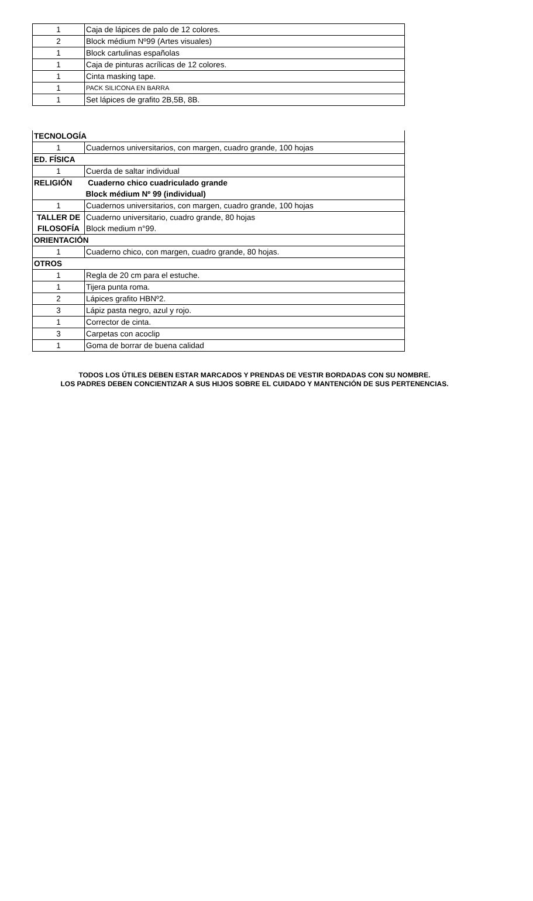| 1 | Caja de lápices de palo de 12 colores. |
| 2 | Block médium Nº99 (Artes visuales) |
| 1 | Block cartulinas españolas |
| 1 | Caja de pinturas acrílicas de 12 colores. |
| 1 | Cinta masking tape. |
| 1 | PACK SILICONA EN BARRA |
| 1 | Set lápices de grafito 2B,5B, 8B. |
| TECNOLOGÍA | |
| 1 | Cuadernos universitarios, con margen, cuadro grande, 100 hojas |
| ED. FÍSICA | |
| 1 | Cuerda de saltar individual |
| RELIGIÓN | Cuaderno chico cuadriculado grande Block médium Nº 99 (individual) |
| 1 | Cuadernos universitarios, con margen, cuadro grande, 100 hojas |
| TALLER DE FILOSOFÍA | Cuaderno universitario, cuadro grande, 80 hojas Block medium n°99. |
| ORIENTACIÓN | |
| 1 | Cuaderno chico, con margen, cuadro grande, 80 hojas. |
| OTROS | |
| 1 | Regla de 20 cm para el estuche. |
| 1 | Tijera punta roma. |
| 2 | Lápices grafito HBNº2. |
| 3 | Lápiz pasta negro, azul y rojo. |
| 1 | Corrector de cinta. |
| 3 | Carpetas con acoclip |
| 1 | Goma de borrar de buena calidad |
TODOS LOS ÚTILES DEBEN ESTAR MARCADOS Y PRENDAS DE VESTIR BORDADAS CON SU NOMBRE.
LOS PADRES DEBEN CONCIENTIZAR A SUS HIJOS SOBRE EL CUIDADO Y MANTENCIÓN DE SUS PERTENENCIAS.